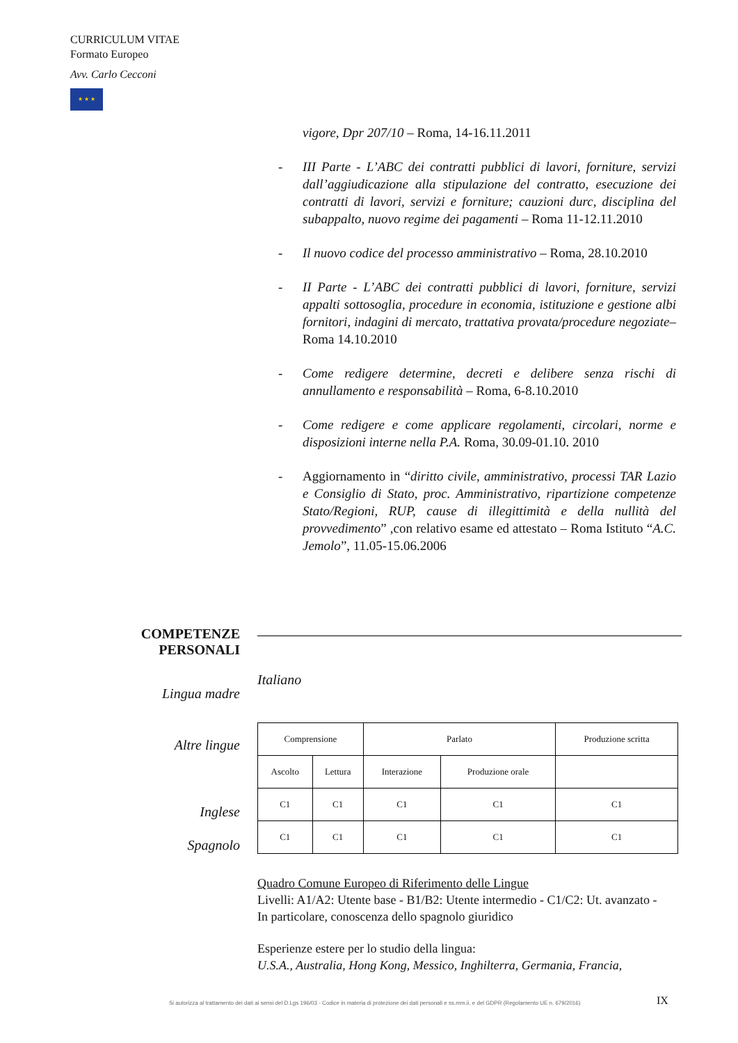CURRICULUM VITAE
Formato Europeo
Avv. Carlo Cecconi
★ ★ ★
vigore, Dpr 207/10 – Roma, 14-16.11.2011
- III Parte - L’ABC dei contratti pubblici di lavori, forniture, servizi dall’aggiudicazione alla stipulazione del contratto, esecuzione dei contratti di lavori, servizi e forniture; cauzioni durc, disciplina del subappalto, nuovo regime dei pagamenti – Roma 11-12.11.2010
- Il nuovo codice del processo amministrativo – Roma, 28.10.2010
- II Parte - L’ABC dei contratti pubblici di lavori, forniture, servizi appalti sottosoglia, procedure in economia, istituzione e gestione albi fornitori, indagini di mercato, trattativa provata/procedure negoziate– Roma 14.10.2010
- Come redigere determine, decreti e delibere senza rischi di annullamento e responsabilità – Roma, 6-8.10.2010
- Come redigere e come applicare regolamenti, circolari, norme e disposizioni interne nella P.A. Roma, 30.09-01.10. 2010
- Aggiornamento in “diritto civile, amministrativo, processi TAR Lazio e Consiglio di Stato, proc. Amministrativo, ripartizione competenze Stato/Regioni, RUP, cause di illegittimità e della nullità del provvedimento” ,con relativo esame ed attestato – Roma Istituto “A.C. Jemolo”, 11.05-15.06.2006
COMPETENZE PERSONALI
Lingua madre
Italiano
Altre lingue
Inglese
Spagnolo
| Comprensione | | Parlato | | Produzione scritta |
| Ascolto | Lettura | Interazione | Produzione orale | |
| C1 | C1 | C1 | C1 | C1 |
| C1 | C1 | C1 | C1 | C1 |
Quadro Comune Europeo di Riferimento delle Lingue
Livelli: A1/A2: Utente base - B1/B2: Utente intermedio - C1/C2: Ut. avanzato -
In particolare, conoscenza dello spagnolo giuridico
Esperienze estere per lo studio della lingua:
U.S.A., Australia, Hong Kong, Messico, Inghilterra, Germania, Francia,
Si autorizza al trattamento dei dati ai sensi del D.Lgs 196/03 - Codice in materia di protezione dei dati personali e ss.mm.ii. e del GDPR (Regolamento UE n. 679/2016)
IX